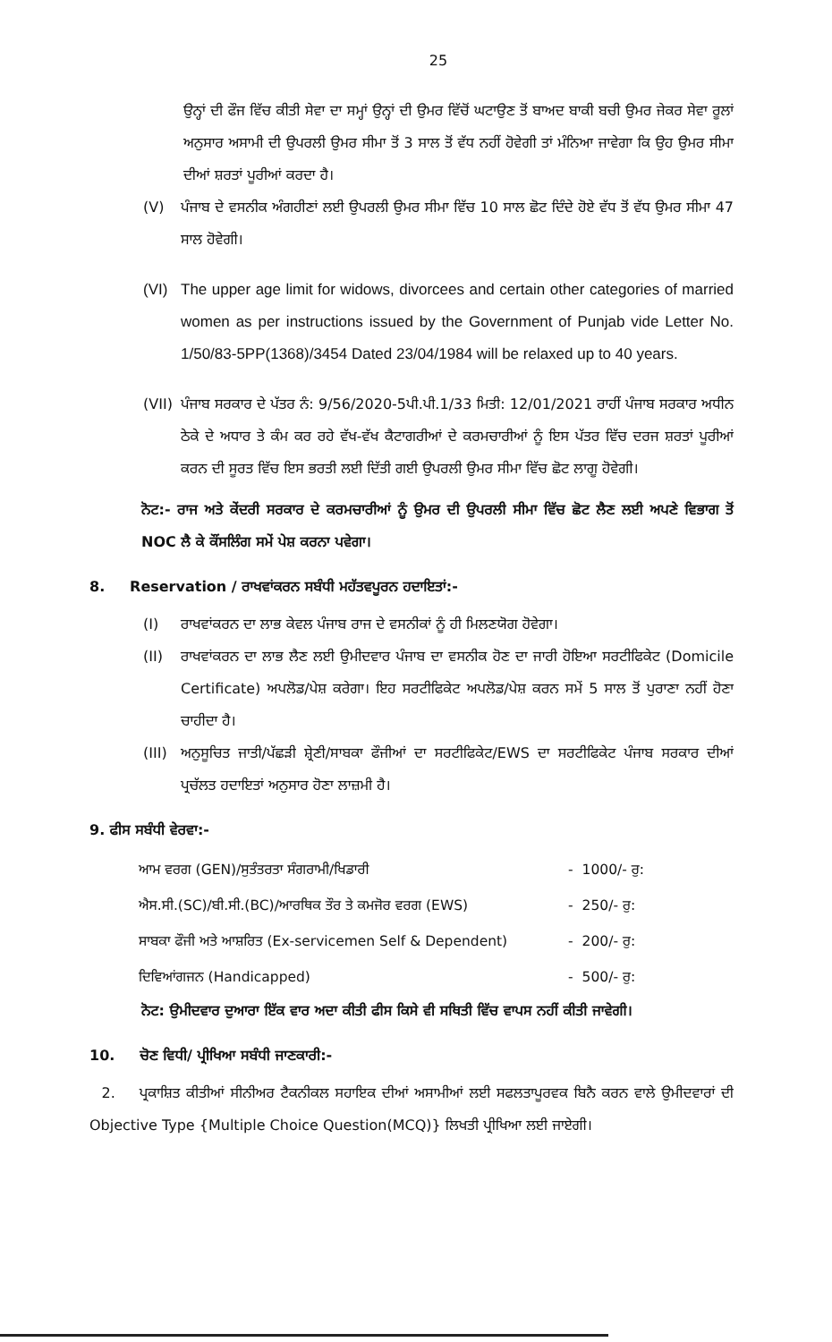25
ਉਨ੍ਹਾਂ ਦੀ ਫੌਜ ਵਿੱਚ ਕੀਤੀ ਸੇਵਾ ਦਾ ਸਮ੍ਹਾਂ ਉਨ੍ਹਾਂ ਦੀ ਉਮਰ ਵਿੱਚੋਂ ਘਟਾਉਣ ਤੋਂ ਬਾਅਦ ਬਾਕੀ ਬਚੀ ਉਮਰ ਜੇਕਰ ਸੇਵਾ ਰੂਲਾਂ ਅਨੁਸਾਰ ਅਸਾਮੀ ਦੀ ਉਪਰਲੀ ਉਮਰ ਸੀਮਾ ਤੋਂ 3 ਸਾਲ ਤੋਂ ਵੱਧ ਨਹੀਂ ਹੋਵੇਗੀ ਤਾਂ ਮੰਨਿਆ ਜਾਵੇਗਾ ਕਿ ਉਹ ਉਮਰ ਸੀਮਾ ਦੀਆਂ ਸ਼ਰਤਾਂ ਪੂਰੀਆਂ ਕਰਦਾ ਹੈ।
(V) ਪੰਜਾਬ ਦੇ ਵਸਨੀਕ ਅੰਗਹੀਣਾਂ ਲਈ ਉਪਰਲੀ ਉਮਰ ਸੀਮਾ ਵਿੱਚ 10 ਸਾਲ ਛੋਟ ਦਿੰਦੇ ਹੋਏ ਵੱਧ ਤੋਂ ਵੱਧ ਉਮਰ ਸੀਮਾ 47 ਸਾਲ ਹੋਵੇਗੀ।
(VI) The upper age limit for widows, divorcees and certain other categories of married women as per instructions issued by the Government of Punjab vide Letter No. 1/50/83-5PP(1368)/3454 Dated 23/04/1984 will be relaxed up to 40 years.
(VII) ਪੰਜਾਬ ਸਰਕਾਰ ਦੇ ਪੱਤਰ ਨੰ: 9/56/2020-5ਪੀ.ਪੀ.1/33 ਮਿਤੀ: 12/01/2021 ਰਾਹੀਂ ਪੰਜਾਬ ਸਰਕਾਰ ਅਧੀਨ ਠੇਕੇ ਦੇ ਅਧਾਰ ਤੇ ਕੰਮ ਕਰ ਰਹੇ ਵੱਖ-ਵੱਖ ਕੈਟਾਗਰੀਆਂ ਦੇ ਕਰਮਚਾਰੀਆਂ ਨੂੰ ਇਸ ਪੱਤਰ ਵਿੱਚ ਦਰਜ ਸ਼ਰਤਾਂ ਪੂਰੀਆਂ ਕਰਨ ਦੀ ਸੂਰਤ ਵਿੱਚ ਇਸ ਭਰਤੀ ਲਈ ਦਿੱਤੀ ਗਈ ਉਪਰਲੀ ਉਮਰ ਸੀਮਾ ਵਿੱਚ ਛੋਟ ਲਾਗੂ ਹੋਵੇਗੀ।
ਨੋਟ:- ਰਾਜ ਅਤੇ ਕੇਂਦਰੀ ਸਰਕਾਰ ਦੇ ਕਰਮਚਾਰੀਆਂ ਨੂੰ ਉਮਰ ਦੀ ਉਪਰਲੀ ਸੀਮਾ ਵਿੱਚ ਛੋਟ ਲੈਣ ਲਈ ਅਪਣੇ ਵਿਭਾਗ ਤੋਂ NOC ਲੈ ਕੇ ਕੌਂਸਲਿੰਗ ਸਮੇਂ ਪੇਸ਼ ਕਰਨਾ ਪਵੇਗਾ।
8. Reservation / ਰਾਖਵਾਂਕਰਨ ਸਬੰਧੀ ਮਹੱਤਵਪੂਰਨ ਹਦਾਇਤਾਂ:-
(I) ਰਾਖਵਾਂਕਰਨ ਦਾ ਲਾਭ ਕੇਵਲ ਪੰਜਾਬ ਰਾਜ ਦੇ ਵਸਨੀਕਾਂ ਨੂੰ ਹੀ ਮਿਲਣਯੋਗ ਹੋਵੇਗਾ।
(II) ਰਾਖਵਾਂਕਰਨ ਦਾ ਲਾਭ ਲੈਣ ਲਈ ਉਮੀਦਵਾਰ ਪੰਜਾਬ ਦਾ ਵਸਨੀਕ ਹੋਣ ਦਾ ਜਾਰੀ ਹੋਇਆ ਸਰਟੀਫਿਕੇਟ (Domicile Certificate) ਅਪਲੋਡ/ਪੇਸ਼ ਕਰੇਗਾ। ਇਹ ਸਰਟੀਫਿਕੇਟ ਅਪਲੋਡ/ਪੇਸ਼ ਕਰਨ ਸਮੇਂ 5 ਸਾਲ ਤੋਂ ਪੁਰਾਣਾ ਨਹੀਂ ਹੋਣਾ ਚਾਹੀਦਾ ਹੈ।
(III) ਅਨੁਸੂਚਿਤ ਜਾਤੀ/ਪੱਛੜੀ ਸ਼੍ਰੇਣੀ/ਸਾਬਕਾ ਫੌਜੀਆਂ ਦਾ ਸਰਟੀਫਿਕੇਟ/EWS ਦਾ ਸਰਟੀਫਿਕੇਟ ਪੰਜਾਬ ਸਰਕਾਰ ਦੀਆਂ ਪ੍ਰਚੱਲਤ ਹਦਾਇਤਾਂ ਅਨੁਸਾਰ ਹੋਣਾ ਲਾਜ਼ਮੀ ਹੈ।
9. ਫੀਸ ਸਬੰਧੀ ਵੇਰਵਾ:-
| ਆਮ ਵਰਗ (GEN)/ਸੁਤੰਤਰਤਾ ਸੰਗਰਾਮੀ/ਖਿਡਾਰੀ | - | 1000/- ਰੁ: |
| ਐਸ.ਸੀ.(SC)/ਬੀ.ਸੀ.(BC)/ਆਰਥਿਕ ਤੌਰ ਤੇ ਕਮਜੋਰ ਵਰਗ (EWS) | - | 250/- ਰੁ: |
| ਸਾਬਕਾ ਫੌਜੀ ਅਤੇ ਆਸ਼ਰਿਤ (Ex-servicemen Self & Dependent) | - | 200/- ਰੁ: |
| ਦਿਵਿਆਂਗਜਨ (Handicapped) | - | 500/- ਰੁ: |
ਨੋਟ: ਉਮੀਦਵਾਰ ਦੁਆਰਾ ਇੱਕ ਵਾਰ ਅਦਾ ਕੀਤੀ ਫੀਸ ਕਿਸੇ ਵੀ ਸਥਿਤੀ ਵਿੱਚ ਵਾਪਸ ਨਹੀਂ ਕੀਤੀ ਜਾਵੇਗੀ।
10. ਚੋਣ ਵਿਧੀ/ ਪ੍ਰੀਖਿਆ ਸਬੰਧੀ ਜਾਣਕਾਰੀ:-
2. ਪ੍ਰਕਾਸ਼ਿਤ ਕੀਤੀਆਂ ਸੀਨੀਅਰ ਟੈਕਨੀਕਲ ਸਹਾਇਕ ਦੀਆਂ ਅਸਾਮੀਆਂ ਲਈ ਸਫਲਤਾਪੂਰਵਕ ਬਿਨੈ ਕਰਨ ਵਾਲੇ ਉਮੀਦਵਾਰਾਂ ਦੀ Objective Type {Multiple Choice Question(MCQ)} ਲਿਖਤੀ ਪ੍ਰੀਖਿਆ ਲਈ ਜਾਏਗੀ।